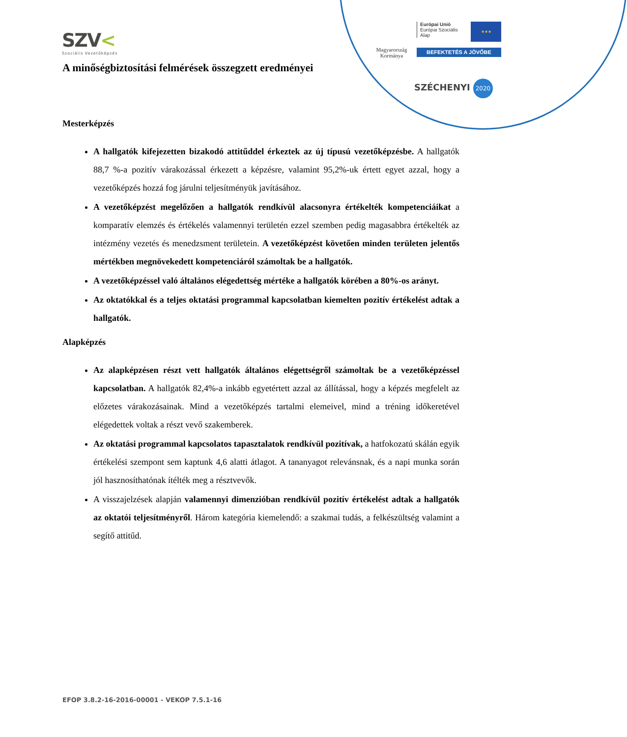SZV<
Szociális Vezetőképzés
Magyarország
Kormánya
Európai Unió
Európai Szociális
Alap
★★★
BEFEKTETÉS A JÖVŐBE
SZÉCHENYI 2020
A minőségbiztosítási felmérések összegzett eredményei
Mesterképzés
A hallgatók kifejezetten bizakodó attitűddel érkeztek az új típusú vezetőképzésbe. A hallgatók 88,7 %-a pozitív várakozással érkezett a képzésre, valamint 95,2%-uk értett egyet azzal, hogy a vezetőképzés hozzá fog járulni teljesítményük javításához.
A vezetőképzést megelőzően a hallgatók rendkívül alacsonyra értékelték kompetenciáikat a komparatív elemzés és értékelés valamennyi területén ezzel szemben pedig magasabbra értékelték az intézmény vezetés és menedzsment területein. A vezetőképzést követően minden területen jelentős mértékben megnövekedett kompetenciáról számoltak be a hallgatók.
A vezetőképzéssel való általános elégedettség mértéke a hallgatók körében a 80%-os arányt.
Az oktatókkal és a teljes oktatási programmal kapcsolatban kiemelten pozitív értékelést adtak a hallgatók.
Alapképzés
Az alapképzésen részt vett hallgatók általános elégettségről számoltak be a vezetőképzéssel kapcsolatban. A hallgatók 82,4%-a inkább egyetértett azzal az állítással, hogy a képzés megfelelt az előzetes várakozásainak. Mind a vezetőképzés tartalmi elemeivel, mind a tréning időkeretével elégedettek voltak a részt vevő szakemberek.
Az oktatási programmal kapcsolatos tapasztalatok rendkívül pozitívak, a hatfokozatú skálán egyik értékelési szempont sem kaptunk 4,6 alatti átlagot. A tananyagot relevánsnak, és a napi munka során jól hasznosíthatónak ítélték meg a résztvevők.
A visszajelzések alapján valamennyi dimenzióban rendkívül pozitív értékelést adtak a hallgatók az oktatói teljesítményről. Három kategória kiemelendő: a szakmai tudás, a felkészültség valamint a segítő attitűd.
EFOP 3.8.2-16-2016-00001 - VEKOP 7.5.1-16